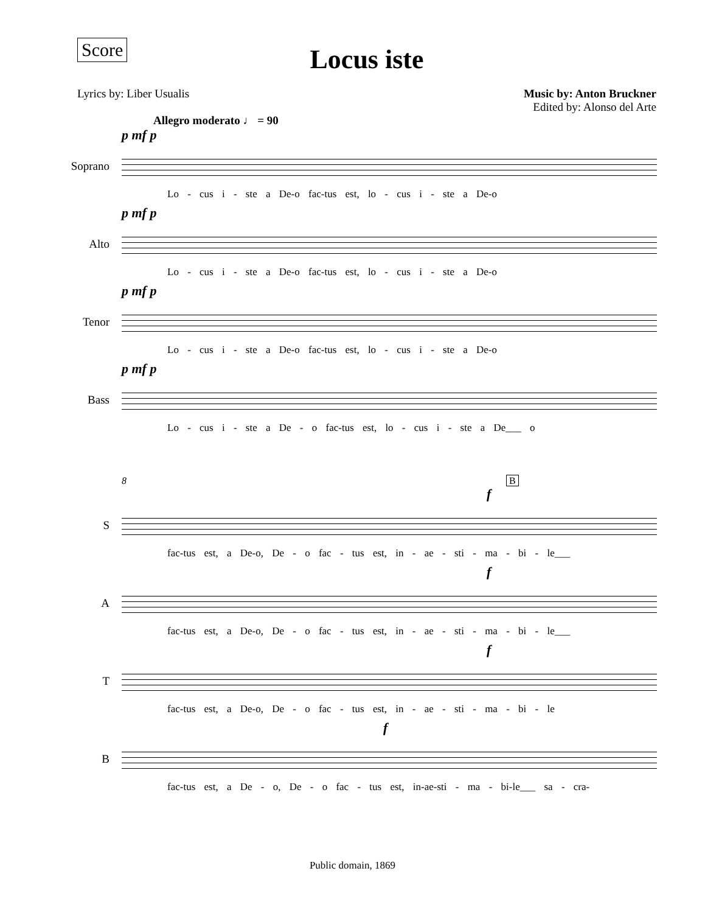Score
Locus iste
Lyrics by: Liber Usualis Music by: Anton Bruckner
Edited by: Alonso del Arte
Allegro moderato ♩ = 90
Soprano
p mf p
Lo - cus i - ste a De-o fac-tus est, lo - cus i - ste a De-o
Alto
p mf p
Lo - cus i - ste a De-o fac-tus est, lo - cus i - ste a De-o
Tenor
p mf p
Lo - cus i - ste a De-o fac-tus est, lo - cus i - ste a De-o
Bass
p mf p
Lo - cus i - ste a De - o fac-tus est, lo - cus i - ste a De___ o
8 B
S
f
fac-tus est, a De-o, De - o fac - tus est, in - ae - sti - ma - bi - le___
A
f
fac-tus est, a De-o, De - o fac - tus est, in - ae - sti - ma - bi - le___
T
f
fac-tus est, a De-o, De - o fac - tus est, in - ae - sti - ma - bi - le
B
f
fac-tus est, a De - o, De - o fac - tus est, in-ae-sti - ma - bi-le___ sa - cra-
Public domain, 1869